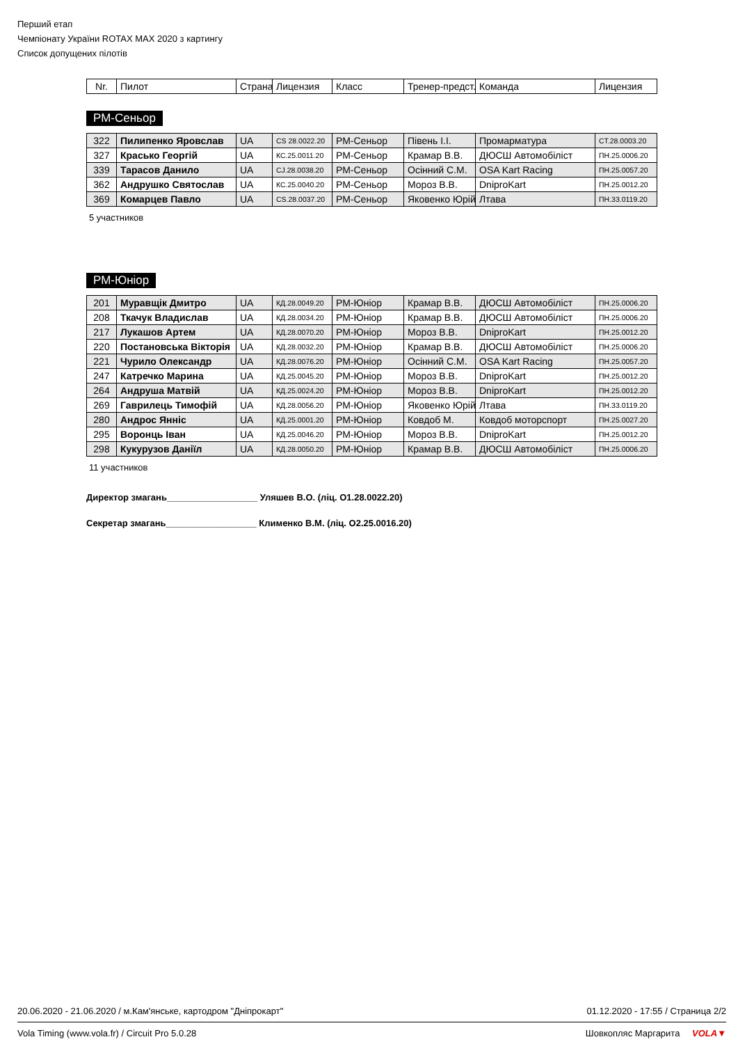Перший етап
Чемпіонату України ROTAX MAX 2020 з картингу
Список допущених пілотів
| Nr. | Пилот | Страна | Лицензия | Класс | Тренер-предст. | Команда | Лицензия |
| --- | --- | --- | --- | --- | --- | --- | --- |
РМ-Сеньор
| 322 | Пилипенко Яровслав | UA | CS 28.0022.20 | РМ-Сеньор | Півень І.І. | Промарматура | CТ.28.0003.20 |
| 327 | Красько Георгій | UA | КС.25.0011.20 | РМ-Сеньор | Крамар В.В. | ДЮСШ Автомобіліст | ПН.25.0006.20 |
| 339 | Тарасов Данило | UA | CJ.28.0038.20 | РМ-Сеньор | Осінний С.М. | OSA Kart Racing | ПН.25.0057.20 |
| 362 | Андрушко Святослав | UA | КС.25.0040.20 | РМ-Сеньор | Мороз В.В. | DniproKart | ПН.25.0012.20 |
| 369 | Комарцев Павло | UA | CS.28.0037.20 | РМ-Сеньор | Яковенко Юрій | Лтава | ПН.33.0119.20 |
5 участников
РМ-Юніор
| 201 | Муравщік Дмитро | UA | КД.28.0049.20 | РМ-Юніор | Крамар В.В. | ДЮСШ Автомобіліст | ПН.25.0006.20 |
| 208 | Ткачук Владислав | UA | КД.28.0034.20 | РМ-Юніор | Крамар В.В. | ДЮСШ Автомобіліст | ПН.25.0006.20 |
| 217 | Лукашов Артем | UA | КД.28.0070.20 | РМ-Юніор | Мороз В.В. | DniproKart | ПН.25.0012.20 |
| 220 | Постановська Вікторія | UA | КД.28.0032.20 | РМ-Юніор | Крамар В.В. | ДЮСШ Автомобіліст | ПН.25.0006.20 |
| 221 | Чурило Олександр | UA | КД.28.0076.20 | РМ-Юніор | Осінний С.М. | OSA Kart Racing | ПН.25.0057.20 |
| 247 | Катречко Марина | UA | КД.25.0045.20 | РМ-Юніор | Мороз В.В. | DniproKart | ПН.25.0012.20 |
| 264 | Андруша Матвій | UA | КД.25.0024.20 | РМ-Юніор | Мороз В.В. | DniproKart | ПН.25.0012.20 |
| 269 | Гаврилець Тимофій | UA | КД.28.0056.20 | РМ-Юніор | Яковенко Юрій | Лтава | ПН.33.0119.20 |
| 280 | Андрос Янніс | UA | КД.25.0001.20 | РМ-Юніор | Ковдоб М. | Ковдоб моторспорт | ПН.25.0027.20 |
| 295 | Воронць Іван | UA | КД.25.0046.20 | РМ-Юніор | Мороз В.В. | DniproKart | ПН.25.0012.20 |
| 298 | Кукурузов Даніїл | UA | КД.28.0050.20 | РМ-Юніор | Крамар В.В. | ДЮСШ Автомобіліст | ПН.25.0006.20 |
11 участников
Директор змагань__________________ Уляшев В.О. (ліц. О1.28.0022.20)
Секретар змагань__________________ Клименко В.М. (ліц. О2.25.0016.20)
20.06.2020 - 21.06.2020 / м.Кам'янське, картодром "Дніпрокарт" 01.12.2020 - 17:55 / Страница 2/2
Vola Timing (www.vola.fr) / Circuit Pro 5.0.28 Шовкопляс Маргарита VOLA▼